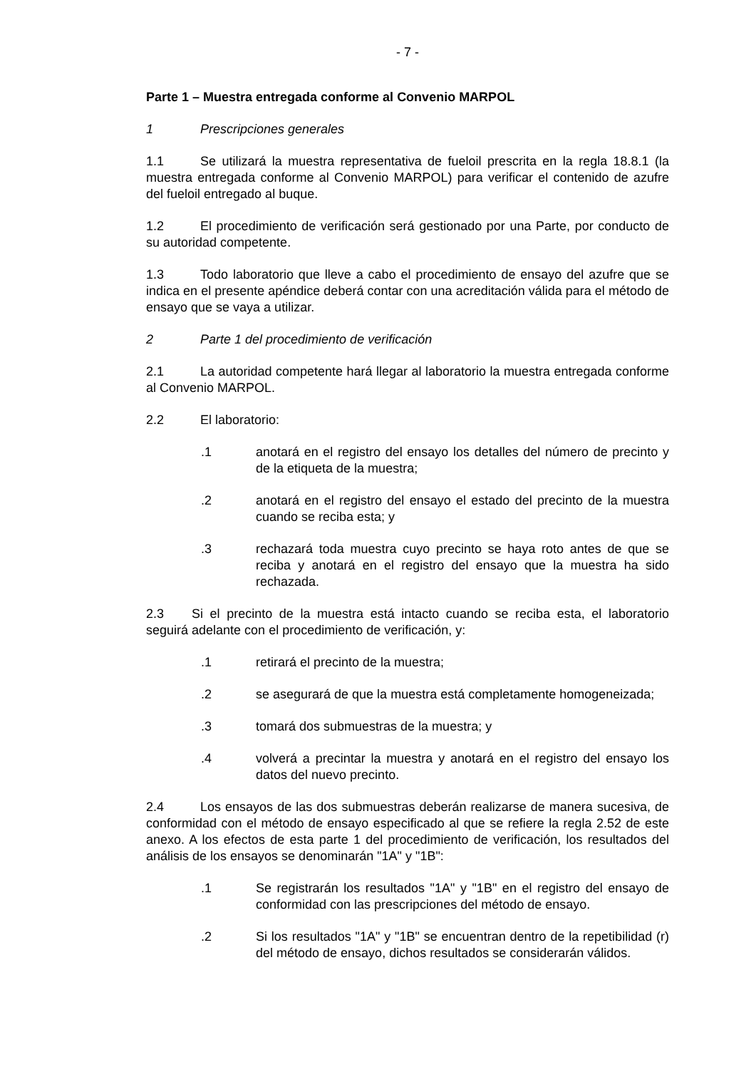- 7 -
Parte 1 – Muestra entregada conforme al Convenio MARPOL
1 Prescripciones generales
1.1 Se utilizará la muestra representativa de fueloil prescrita en la regla 18.8.1 (la muestra entregada conforme al Convenio MARPOL) para verificar el contenido de azufre del fueloil entregado al buque.
1.2 El procedimiento de verificación será gestionado por una Parte, por conducto de su autoridad competente.
1.3 Todo laboratorio que lleve a cabo el procedimiento de ensayo del azufre que se indica en el presente apéndice deberá contar con una acreditación válida para el método de ensayo que se vaya a utilizar.
2 Parte 1 del procedimiento de verificación
2.1 La autoridad competente hará llegar al laboratorio la muestra entregada conforme al Convenio MARPOL.
2.2 El laboratorio:
.1 anotará en el registro del ensayo los detalles del número de precinto y de la etiqueta de la muestra;
.2 anotará en el registro del ensayo el estado del precinto de la muestra cuando se reciba esta; y
.3 rechazará toda muestra cuyo precinto se haya roto antes de que se reciba y anotará en el registro del ensayo que la muestra ha sido rechazada.
2.3 Si el precinto de la muestra está intacto cuando se reciba esta, el laboratorio seguirá adelante con el procedimiento de verificación, y:
.1 retirará el precinto de la muestra;
.2 se asegurará de que la muestra está completamente homogeneizada;
.3 tomará dos submuestras de la muestra; y
.4 volverá a precintar la muestra y anotará en el registro del ensayo los datos del nuevo precinto.
2.4 Los ensayos de las dos submuestras deberán realizarse de manera sucesiva, de conformidad con el método de ensayo especificado al que se refiere la regla 2.52 de este anexo. A los efectos de esta parte 1 del procedimiento de verificación, los resultados del análisis de los ensayos se denominarán "1A" y "1B":
.1 Se registrarán los resultados "1A" y "1B" en el registro del ensayo de conformidad con las prescripciones del método de ensayo.
.2 Si los resultados "1A" y "1B" se encuentran dentro de la repetibilidad (r) del método de ensayo, dichos resultados se considerarán válidos.